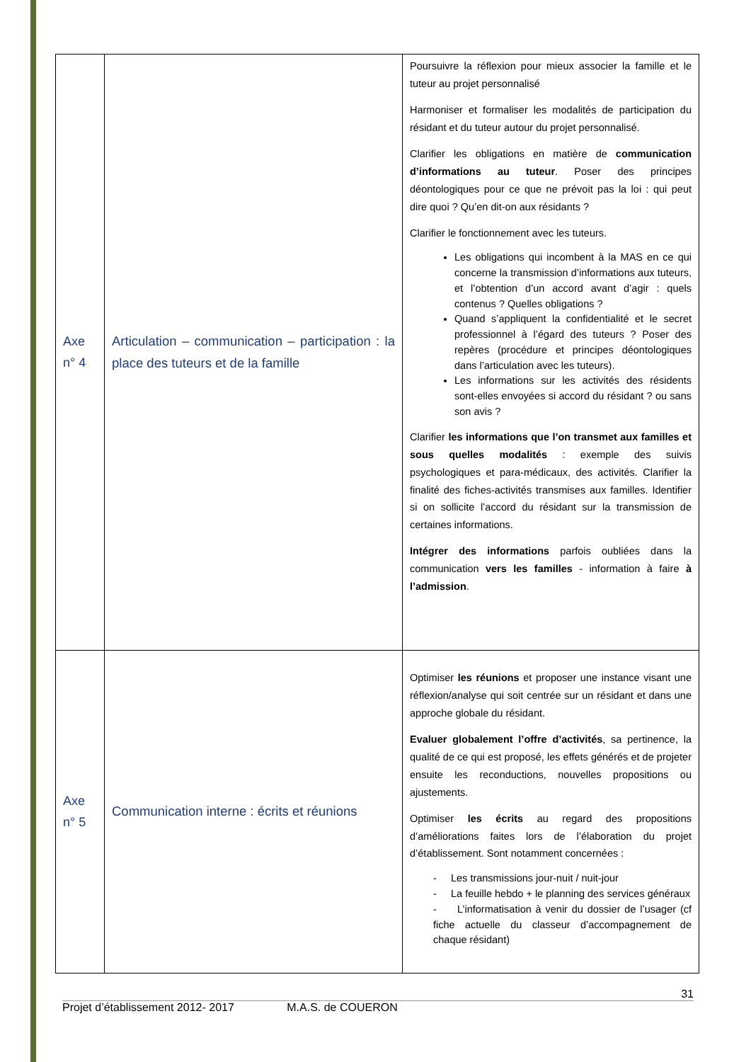| Axe n° 4 | Articulation – communication – participation : la place des tuteurs et de la famille | Poursuivre la réflexion pour mieux associer la famille et le tuteur au projet personnalisé Harmoniser et formaliser les modalités de participation du résidant et du tuteur autour du projet personnalisé. Clarifier les obligations en matière de communication d’informations au tuteur . Poser des principes déontologiques pour ce que ne prévoit pas la loi : qui peut dire quoi ? Qu’en dit-on aux résidants ? Clarifier le fonctionnement avec les tuteurs. Les obligations qui incombent à la MAS en ce qui concerne la transmission d’informations aux tuteurs, et l’obtention d’un accord avant d’agir : quels contenus ? Quelles obligations ? Quand s’appliquent la confidentialité et le secret professionnel à l’égard des tuteurs ? Poser des repères (procédure et principes déontologiques dans l’articulation avec les tuteurs). Les informations sur les activités des résidents sont-elles envoyées si accord du résidant ? ou sans son avis ? Clarifier les informations que l’on transmet aux familles et sous quelles modalités : exemple des suivis psychologiques et para-médicaux, des activités. Clarifier la finalité des fiches-activités transmises aux familles. Identifier si on sollicite l’accord du résidant sur la transmission de certaines informations. Intégrer des informations parfois oubliées dans la communication vers les familles - information à faire à l’admission . |
| Axe n° 5 | Communication interne : écrits et réunions | Optimiser les réunions et proposer une instance visant une réflexion/analyse qui soit centrée sur un résidant et dans une approche globale du résidant. Evaluer globalement l’offre d’activités , sa pertinence, la qualité de ce qui est proposé, les effets générés et de projeter ensuite les reconductions, nouvelles propositions ou ajustements. Optimiser les écrits au regard des propositions d’améliorations faites lors de l’élaboration du projet d’établissement. Sont notamment concernées : - Les transmissions jour-nuit / nuit-jour - La feuille hebdo + le planning des services généraux - L’informatisation à venir du dossier de l’usager (cf fiche actuelle du classeur d’accompagnement de chaque résidant) |
31
Projet d’établissement 2012- 2017 M.A.S. de COUERON